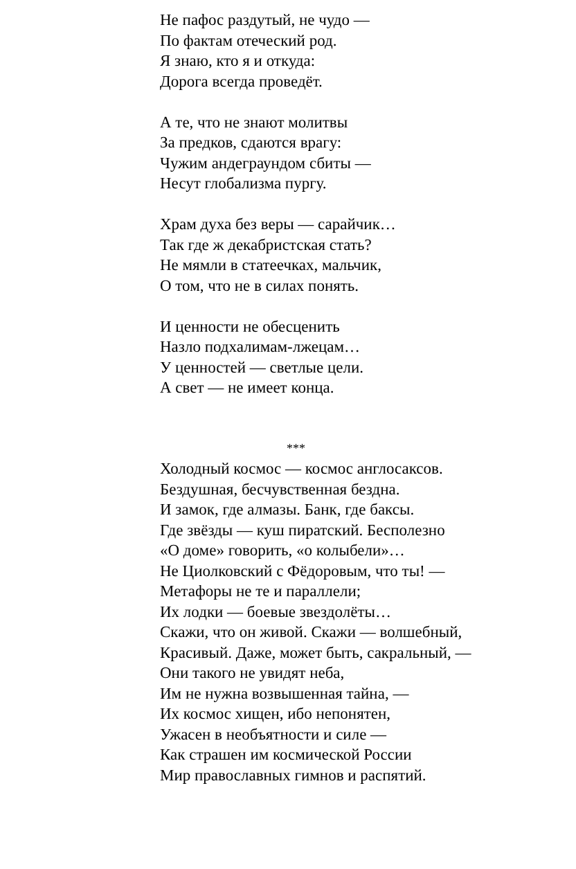Не пафос раздутый, не чудо —
По фактам отеческий род.
Я знаю, кто я и откуда:
Дорога всегда проведёт.
А те, что не знают молитвы
За предков, сдаются врагу:
Чужим андеграундом сбиты —
Несут глобализма пургу.
Храм духа без веры — сарайчик…
Так где ж декабристская стать?
Не мямли в статеечках, мальчик,
О том, что не в силах понять.
И ценности не обесценить
Назло подхалимам-лжецам…
У ценностей — светлые цели.
А свет — не имеет конца.
***
Холодный космос — космос англосаксов.
Бездушная, бесчувственная бездна.
И замок, где алмазы. Банк, где баксы.
Где звёзды — куш пиратский. Бесполезно
«О доме» говорить, «о колыбели»…
Не Циолковский с Фёдоровым, что ты! —
Метафоры не те и параллели;
Их лодки — боевые звездолёты…
Скажи, что он живой. Скажи — волшебный,
Красивый. Даже, может быть, сакральный, —
Они такого не увидят неба,
Им не нужна возвышенная тайна, —
Их космос хищен, ибо непонятен,
Ужасен в необъятности и силе —
Как страшен им космической России
Мир православных гимнов и распятий.